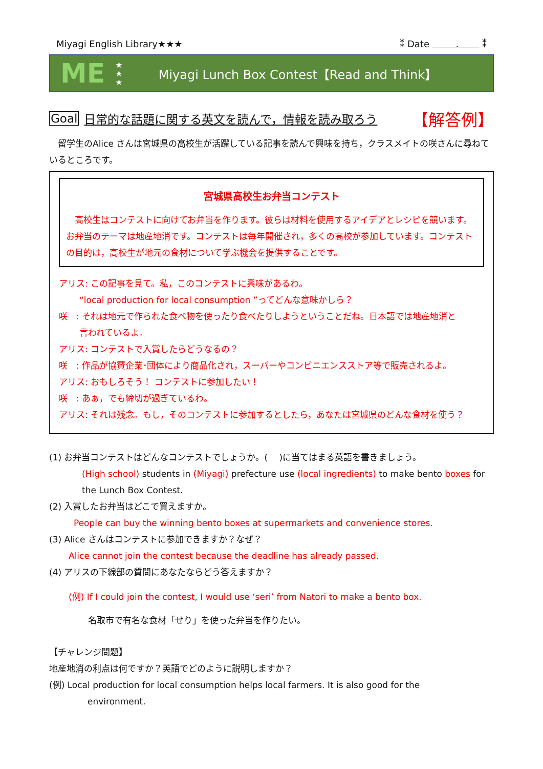Miyagi English Library★★★ ⁑ Date . ⁑
ME ★
★
★ Miyagi Lunch Box Contest【Read and Think】
Goal 日常的な話題に関する英文を読んで，情報を読み取ろう 【解答例】
　留学生のAlice さんは宮城県の高校生が活躍している記事を読んで興味を持ち，クラスメイトの咲さんに尋ねているところです。
宮城県高校生お弁当コンテスト
　高校生はコンテストに向けてお弁当を作ります。彼らは材料を使用するアイデアとレシピを競います。お弁当のテーマは地産地消です。コンテストは毎年開催され，多くの高校が参加しています。コンテストの目的は，高校生が地元の食材について学ぶ機会を提供することです。
アリス: この記事を見て。私，このコンテストに興味があるわ。
“local production for local consumption ”ってどんな意味かしら？
咲　: それは地元で作られた食べ物を使ったり食べたりしようということだね。日本語では地産地消と
言われているよ。
アリス: コンテストで入賞したらどうなるの？
咲　: 作品が協賛企業･団体により商品化され，スーパーやコンビニエンスストア等で販売されるよ。
アリス: おもしろそう！ コンテストに参加したい！
咲　: あぁ，でも締切が過ぎているわ。
アリス: それは残念。もし，そのコンテストに参加するとしたら，あなたは宮城県のどんな食材を使う？
(1) お弁当コンテストはどんなコンテストでしょうか。(　 )に当てはまる英語を書きましょう。
(High school) students in (Miyagi) prefecture use (local ingredients) to make bento boxes for the Lunch Box Contest.
(2) 入賞したお弁当はどこで買えますか。
People can buy the winning bento boxes at supermarkets and convenience stores.
(3) Alice さんはコンテストに参加できますか？なぜ？
Alice cannot join the contest because the deadline has already passed.
(4) アリスの下線部の質問にあなたならどう答えますか？
(例) If I could join the contest, I would use ‘seri’ from Natori to make a bento box.
名取市で有名な食材「せり」を使った弁当を作りたい。
【チャレンジ問題】
地産地消の利点は何ですか？英語でどのように説明しますか？
(例) Local production for local consumption helps local farmers. It is also good for the
environment.